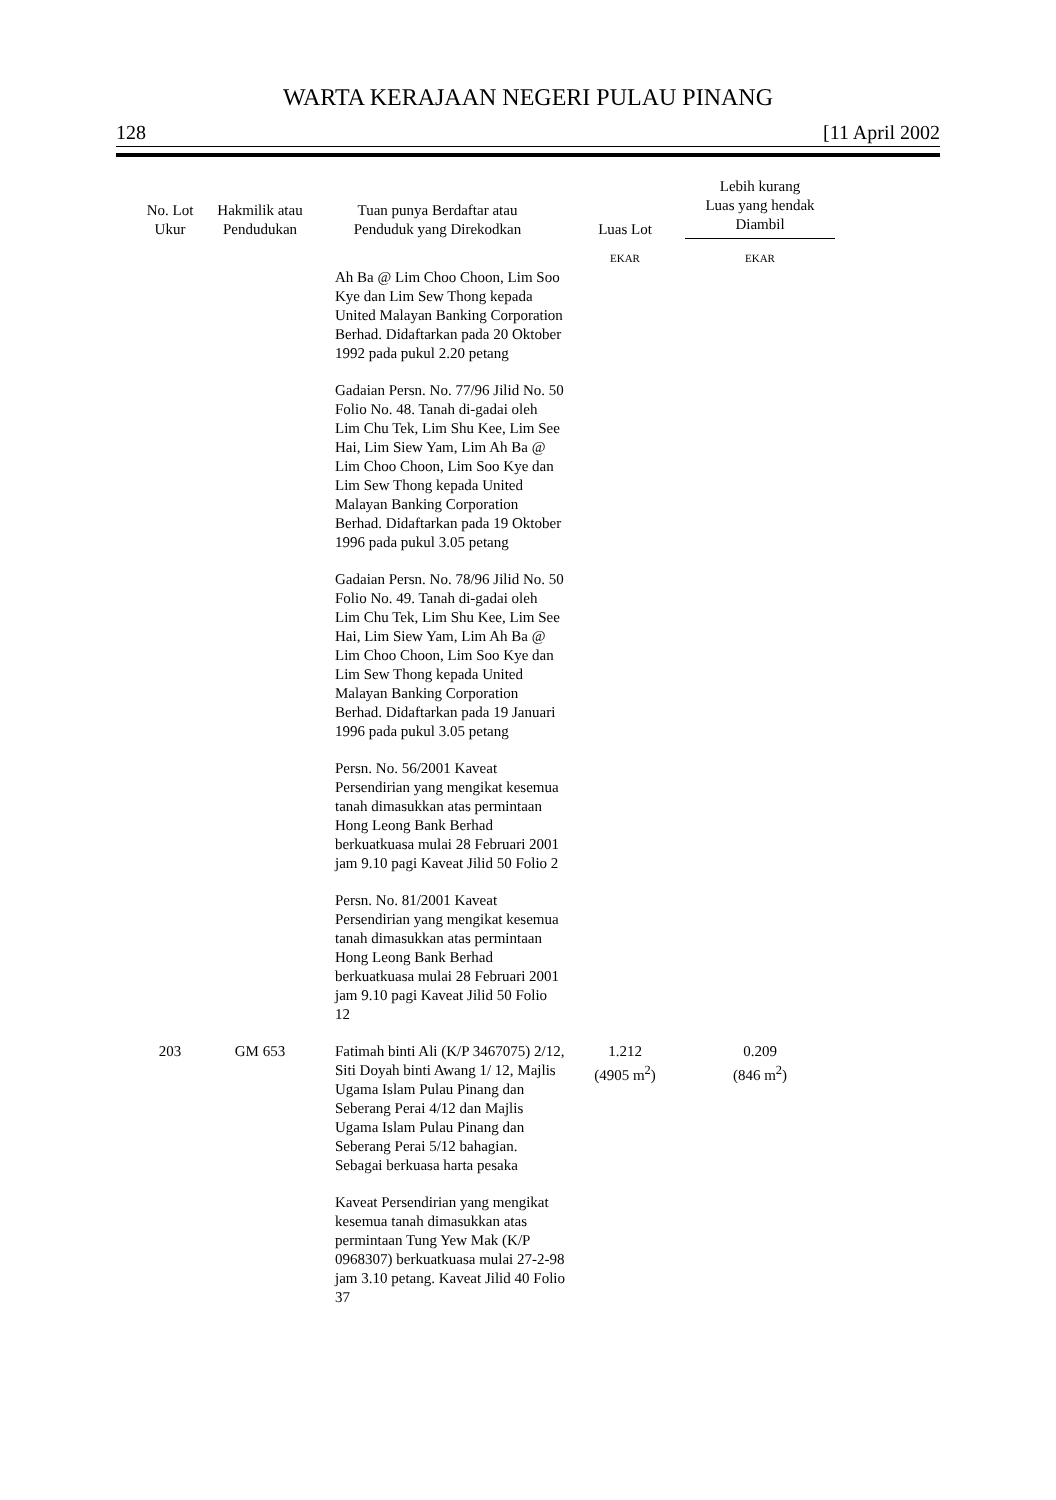WARTA KERAJAAN NEGERI PULAU PINANG
128 [11 April 2002
| No. Lot Ukur | Hakmilik atau Pendudukan | Tuan punya Berdaftar atau Penduduk yang Direkodkan | Luas Lot | Lebih kurang Luas yang hendak Diambil |
| --- | --- | --- | --- | --- |
| | | | EKAR | EKAR |
| | | Ah Ba @ Lim Choo Choon, Lim Soo Kye dan Lim Sew Thong kepada United Malayan Banking Corporation Berhad. Didaftarkan pada 20 Oktober 1992 pada pukul 2.20 petang Gadaian Persn. No. 77/96 Jilid No. 50 Folio No. 48. Tanah di-gadai oleh Lim Chu Tek, Lim Shu Kee, Lim See Hai, Lim Siew Yam, Lim Ah Ba @ Lim Choo Choon, Lim Soo Kye dan Lim Sew Thong kepada United Malayan Banking Corporation Berhad. Didaftarkan pada 19 Oktober 1996 pada pukul 3.05 petang Gadaian Persn. No. 78/96 Jilid No. 50 Folio No. 49. Tanah di-gadai oleh Lim Chu Tek, Lim Shu Kee, Lim See Hai, Lim Siew Yam, Lim Ah Ba @ Lim Choo Choon, Lim Soo Kye dan Lim Sew Thong kepada United Malayan Banking Corporation Berhad. Didaftarkan pada 19 Januari 1996 pada pukul 3.05 petang Persn. No. 56/2001 Kaveat Persendirian yang mengikat kesemua tanah dimasukkan atas permintaan Hong Leong Bank Berhad berkuatkuasa mulai 28 Februari 2001 jam 9.10 pagi Kaveat Jilid 50 Folio 2 Persn. No. 81/2001 Kaveat Persendirian yang mengikat kesemua tanah dimasukkan atas permintaan Hong Leong Bank Berhad berkuatkuasa mulai 28 Februari 2001 jam 9.10 pagi Kaveat Jilid 50 Folio 12 | | |
| 203 | GM 653 | Fatimah binti Ali (K/P 3467075) 2/12, Siti Doyah binti Awang 1/ 12, Majlis Ugama Islam Pulau Pinang dan Seberang Perai 4/12 dan Majlis Ugama Islam Pulau Pinang dan Seberang Perai 5/12 bahagian. Sebagai berkuasa harta pesaka Kaveat Persendirian yang mengikat kesemua tanah dimasukkan atas permintaan Tung Yew Mak (K/P 0968307) berkuatkuasa mulai 27-2-98 jam 3.10 petang. Kaveat Jilid 40 Folio 37 | 1.212 (4905 m<sup>2</sup>) | 0.209 (846 m<sup>2</sup>) |